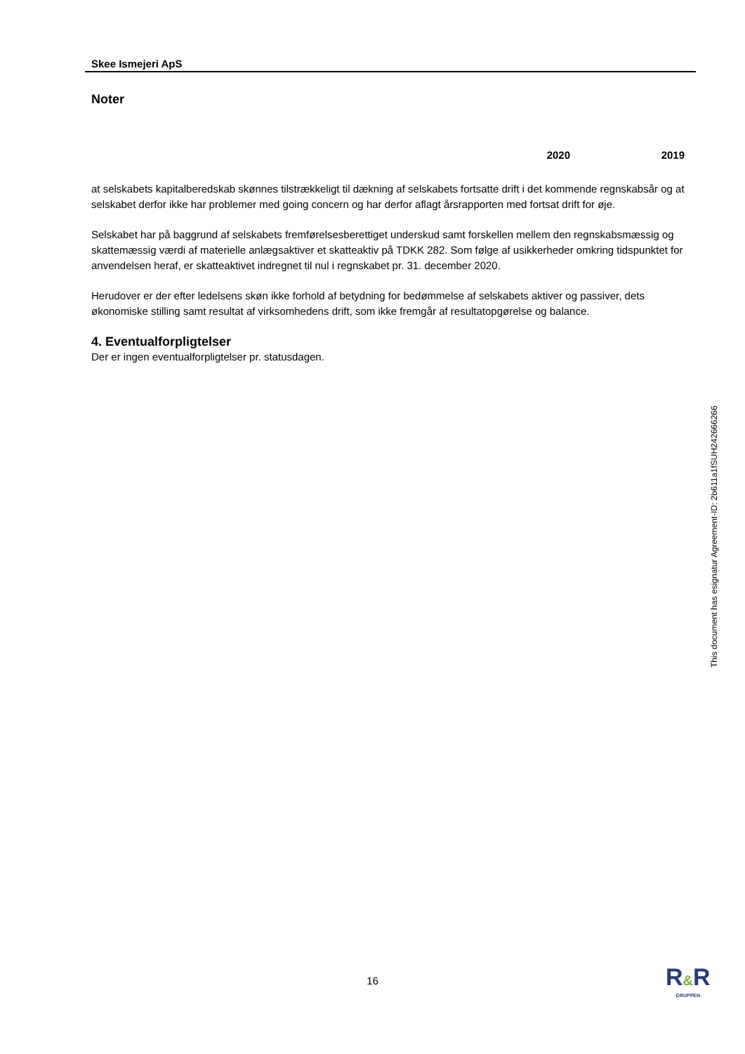Skee Ismejeri ApS
Noter
2020 2019
at selskabets kapitalberedskab skønnes tilstrækkeligt til dækning af selskabets fortsatte drift i det kommende regnskabsår og at selskabet derfor ikke har problemer med going concern og har derfor aflagt årsrapporten med fortsat drift for øje.
Selskabet har på baggrund af selskabets fremførelsesberettiget underskud samt forskellen mellem den regnskabsmæssig og skattemæssig værdi af materielle anlægsaktiver et skatteaktiv på TDKK 282. Som følge af usikkerheder omkring tidspunktet for anvendelsen heraf, er skatteaktivet indregnet til nul i regnskabet pr. 31. december 2020.
Herudover er der efter ledelsens skøn ikke forhold af betydning for bedømmelse af selskabets aktiver og passiver, dets økonomiske stilling samt resultat af virksomhedens drift, som ikke fremgår af resultatopgørelse og balance.
4. Eventualforpligtelser
Der er ingen eventualforpligtelser pr. statusdagen.
This document has esignatur Agreement-ID: 2b611a1fSUH242666266
16
R&R
GRUPPEN